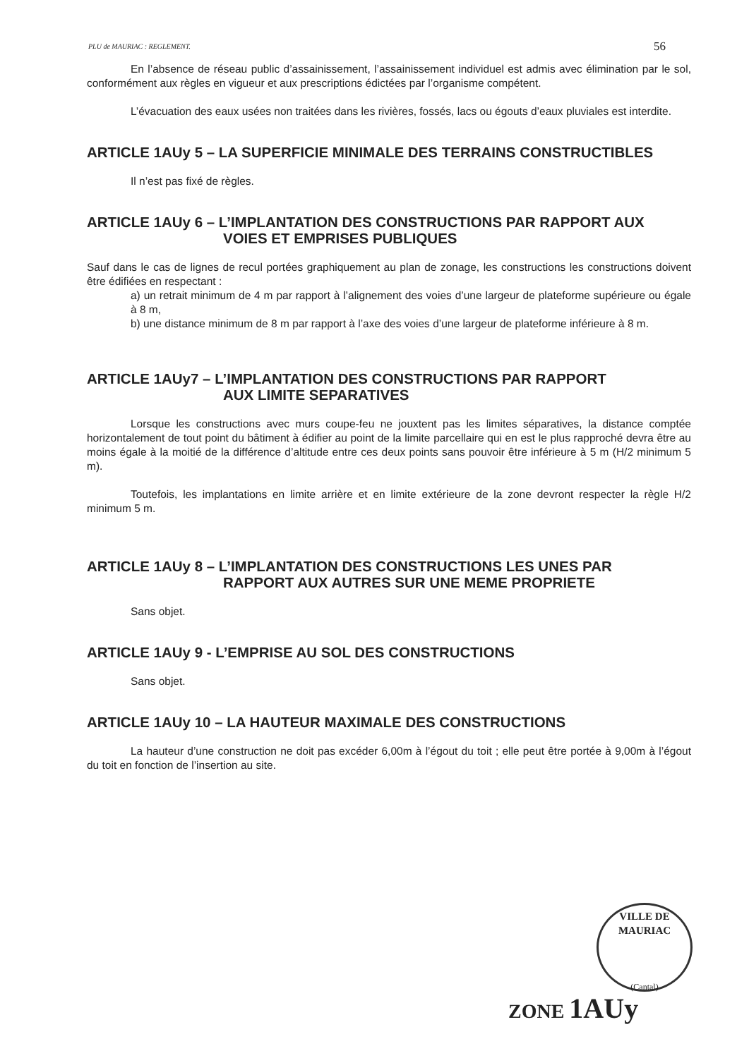PLU de MAURIAC : REGLEMENT. 56
En l’absence de réseau public d’assainissement, l’assainissement individuel est admis avec élimination par le sol, conformément aux règles en vigueur et aux prescriptions édictées par l’organisme compétent.
L’évacuation des eaux usées non traitées dans les rivières, fossés, lacs ou égouts d’eaux pluviales est interdite.
ARTICLE 1AUy 5 – LA SUPERFICIE MINIMALE DES TERRAINS CONSTRUCTIBLES
Il n’est pas fixé de règles.
ARTICLE 1AUy 6 – L’IMPLANTATION DES CONSTRUCTIONS PAR RAPPORT AUX
VOIES ET EMPRISES PUBLIQUES
Sauf dans le cas de lignes de recul portées graphiquement au plan de zonage, les constructions les constructions doivent être édifiées en respectant :
a) un retrait minimum de 4 m par rapport à l’alignement des voies d’une largeur de plateforme supérieure ou égale à 8 m,
b) une distance minimum de 8 m par rapport à l’axe des voies d’une largeur de plateforme inférieure à 8 m.
ARTICLE 1AUy7 – L’IMPLANTATION DES CONSTRUCTIONS PAR RAPPORT
AUX LIMITE SEPARATIVES
Lorsque les constructions avec murs coupe-feu ne jouxtent pas les limites séparatives, la distance comptée horizontalement de tout point du bâtiment à édifier au point de la limite parcellaire qui en est le plus rapproché devra être au moins égale à la moitié de la différence d’altitude entre ces deux points sans pouvoir être inférieure à 5 m (H/2 minimum 5 m).
Toutefois, les implantations en limite arrière et en limite extérieure de la zone devront respecter la règle H/2 minimum 5 m.
ARTICLE 1AUy 8 – L’IMPLANTATION DES CONSTRUCTIONS LES UNES PAR
RAPPORT AUX AUTRES SUR UNE MEME PROPRIETE
Sans objet.
ARTICLE 1AUy 9 - L’EMPRISE AU SOL DES CONSTRUCTIONS
Sans objet.
ARTICLE 1AUy 10 – LA HAUTEUR MAXIMALE DES CONSTRUCTIONS
La hauteur d’une construction ne doit pas excéder 6,00m à l’égout du toit ; elle peut être portée à 9,00m à l’égout du toit en fonction de l’insertion au site.
VILLE DE MAURIAC
(Cantal)
ZONE 1AUy